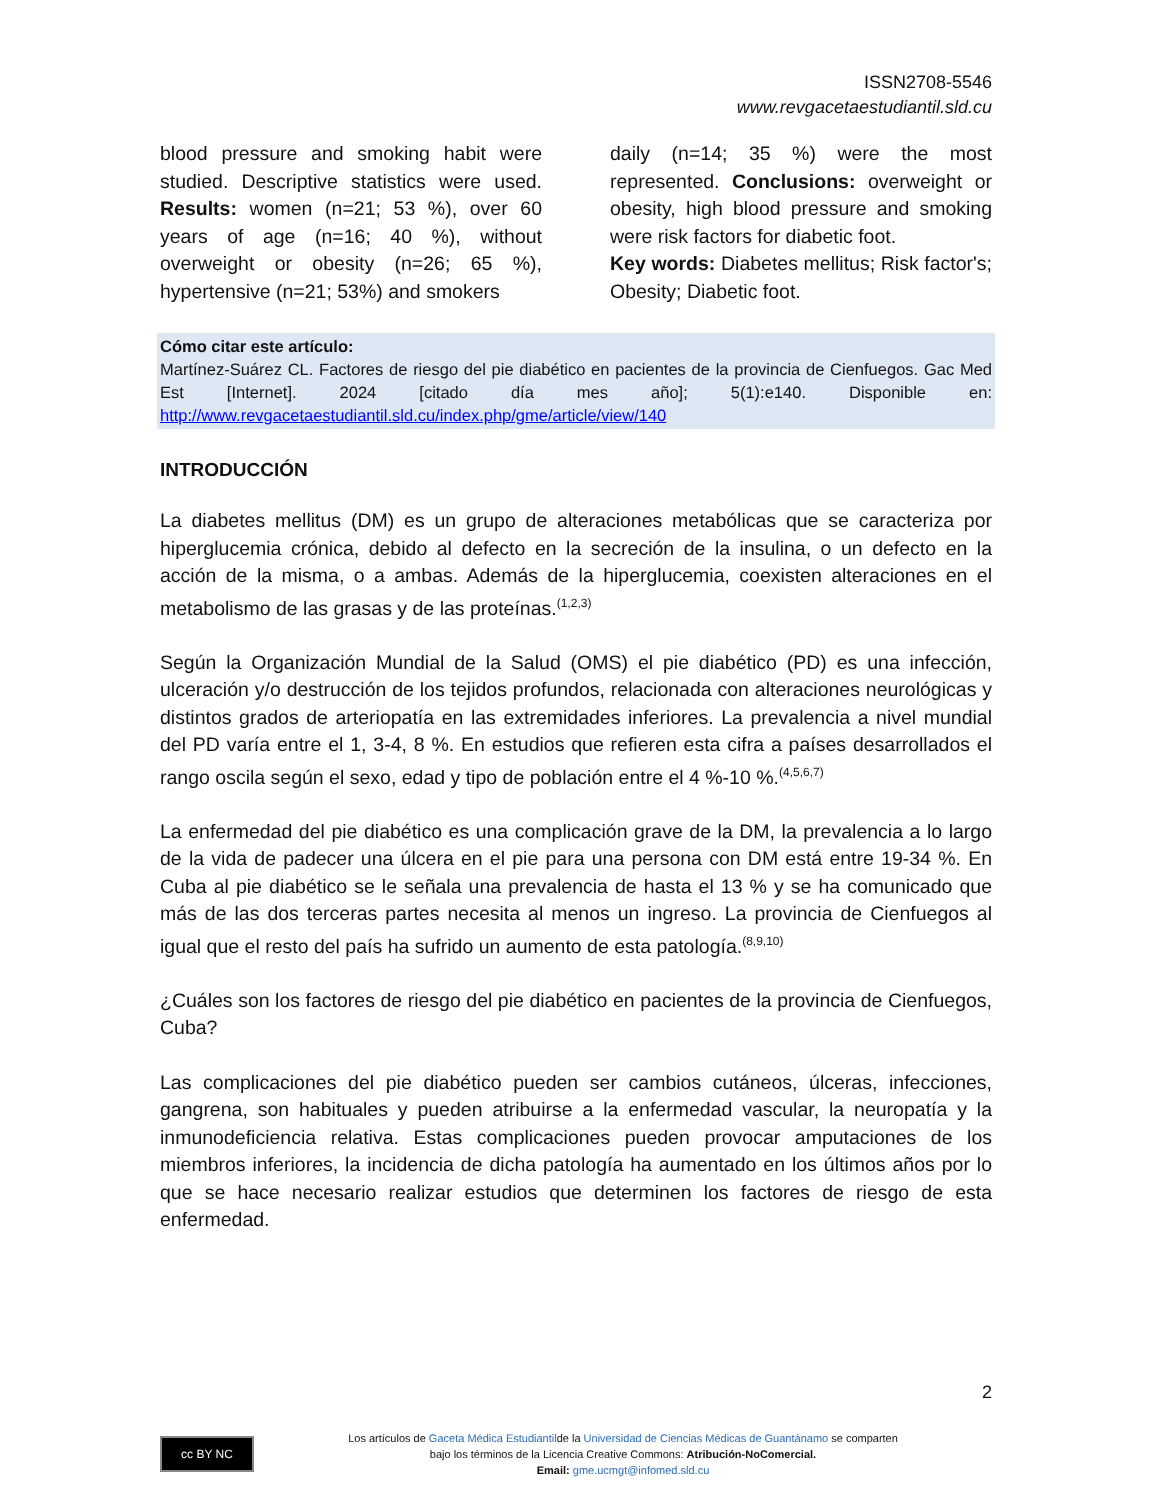ISSN2708-5546
www.revgacetaestudiantil.sld.cu
blood pressure and smoking habit were studied. Descriptive statistics were used. Results: women (n=21; 53 %), over 60 years of age (n=16; 40 %), without overweight or obesity (n=26; 65 %), hypertensive (n=21; 53%) and smokers
daily (n=14; 35 %) were the most represented. Conclusions: overweight or obesity, high blood pressure and smoking were risk factors for diabetic foot.
Key words: Diabetes mellitus; Risk factor's; Obesity; Diabetic foot.
Cómo citar este artículo:
Martínez-Suárez CL. Factores de riesgo del pie diabético en pacientes de la provincia de Cienfuegos. Gac Med Est [Internet]. 2024 [citado día mes año]; 5(1):e140. Disponible en: http://www.revgacetaestudiantil.sld.cu/index.php/gme/article/view/140
INTRODUCCIÓN
La diabetes mellitus (DM) es un grupo de alteraciones metabólicas que se caracteriza por hiperglucemia crónica, debido al defecto en la secreción de la insulina, o un defecto en la acción de la misma, o a ambas. Además de la hiperglucemia, coexisten alteraciones en el metabolismo de las grasas y de las proteínas.<sup>(1,2,3)</sup>
Según la Organización Mundial de la Salud (OMS) el pie diabético (PD) es una infección, ulceración y/o destrucción de los tejidos profundos, relacionada con alteraciones neurológicas y distintos grados de arteriopatía en las extremidades inferiores. La prevalencia a nivel mundial del PD varía entre el 1, 3-4, 8 %. En estudios que refieren esta cifra a países desarrollados el rango oscila según el sexo, edad y tipo de población entre el 4 %-10 %.<sup>(4,5,6,7)</sup>
La enfermedad del pie diabético es una complicación grave de la DM, la prevalencia a lo largo de la vida de padecer una úlcera en el pie para una persona con DM está entre 19-34 %. En Cuba al pie diabético se le señala una prevalencia de hasta el 13 % y se ha comunicado que más de las dos terceras partes necesita al menos un ingreso. La provincia de Cienfuegos al igual que el resto del país ha sufrido un aumento de esta patología.<sup>(8,9,10)</sup>
¿Cuáles son los factores de riesgo del pie diabético en pacientes de la provincia de Cienfuegos, Cuba?
Las complicaciones del pie diabético pueden ser cambios cutáneos, úlceras, infecciones, gangrena, son habituales y pueden atribuirse a la enfermedad vascular, la neuropatía y la inmunodeficiencia relativa. Estas complicaciones pueden provocar amputaciones de los miembros inferiores, la incidencia de dicha patología ha aumentado en los últimos años por lo que se hace necesario realizar estudios que determinen los factores de riesgo de esta enfermedad.
2
cc BY NC
Los artículos de Gaceta Médica Estudiantilde la Universidad de Ciencias Médicas de Guantánamo se comparten
bajo los términos de la Licencia Creative Commons: Atribución-NoComercial.
Email: gme.ucmgt@infomed.sld.cu